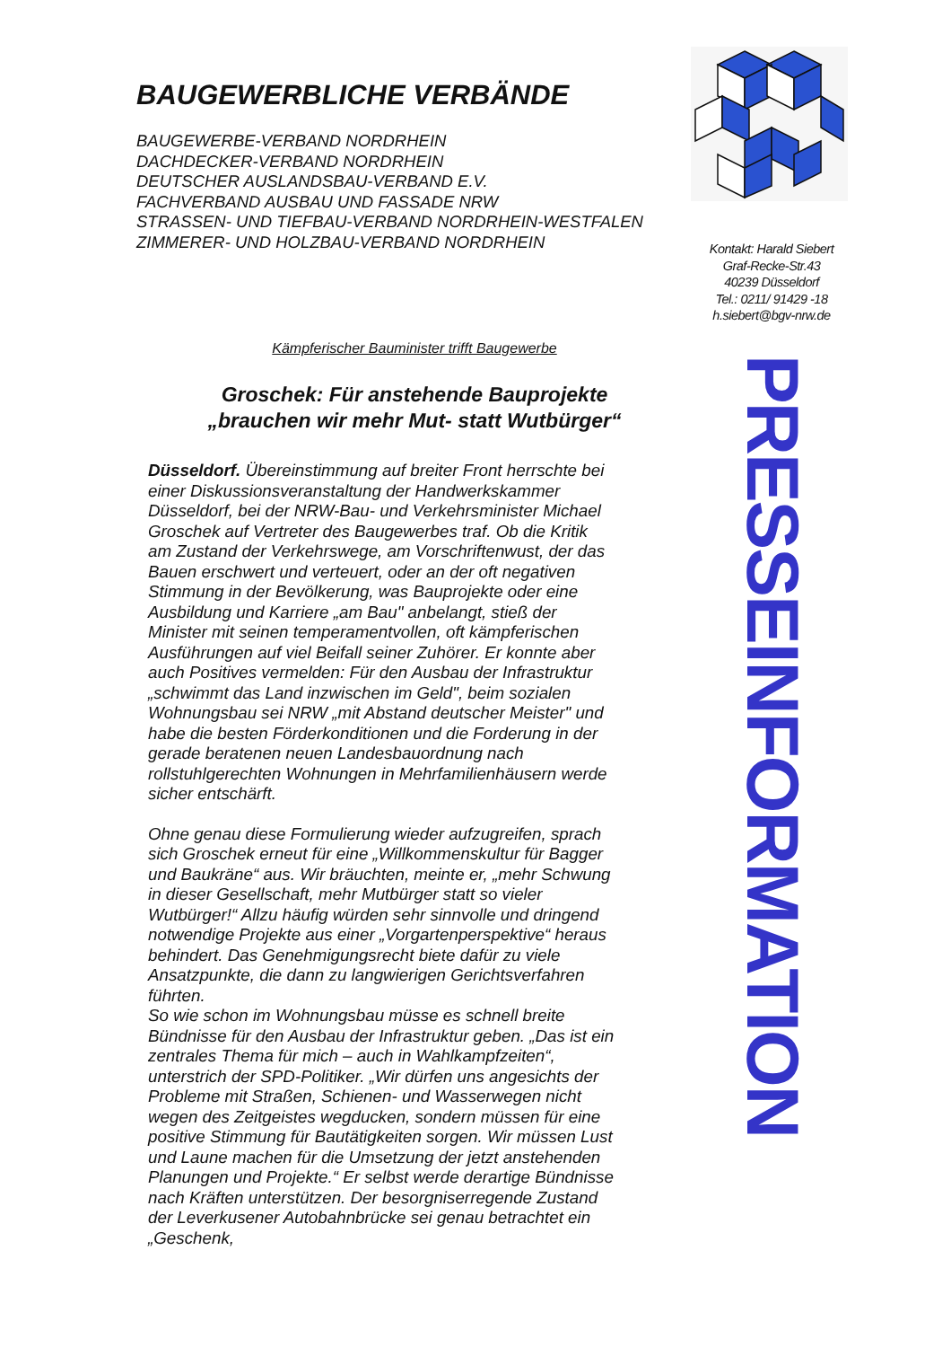BAUGEWERBLICHE VERBÄNDE
BAUGEWERBE-VERBAND NORDRHEIN
DACHDECKER-VERBAND NORDRHEIN
DEUTSCHER AUSLANDSBAU-VERBAND E.V.
FACHVERBAND AUSBAU UND FASSADE NRW
STRASSEN- UND TIEFBAU-VERBAND NORDRHEIN-WESTFALEN
ZIMMERER- UND HOLZBAU-VERBAND NORDRHEIN
Kämpferischer Bauminister trifft Baugewerbe
Groschek: Für anstehende Bauprojekte
„brauchen wir mehr Mut- statt Wutbürger“
Düsseldorf. Übereinstimmung auf breiter Front herrschte bei einer Diskussionsveranstaltung der Handwerkskammer Düsseldorf, bei der NRW-Bau- und Verkehrsminister Michael Groschek auf Vertreter des Baugewerbes traf. Ob die Kritik am Zustand der Verkehrswege, am Vorschriftenwust, der das Bauen erschwert und verteuert, oder an der oft negativen Stimmung in der Bevölkerung, was Bauprojekte oder eine Ausbildung und Karriere „am Bau" anbelangt, stieß der Minister mit seinen temperamentvollen, oft kämpferischen Ausführungen auf viel Beifall seiner Zuhörer. Er konnte aber auch Positives vermelden: Für den Ausbau der Infrastruktur „schwimmt das Land inzwischen im Geld", beim sozialen Wohnungsbau sei NRW „mit Abstand deutscher Meister" und habe die besten Förderkonditionen und die Forderung in der gerade beratenen neuen Landesbauordnung nach rollstuhlgerechten Wohnungen in Mehrfamilienhäusern werde sicher entschärft.
Ohne genau diese Formulierung wieder aufzugreifen, sprach sich Groschek erneut für eine „Willkommenskultur für Bagger und Baukräne“ aus. Wir bräuchten, meinte er, „mehr Schwung in dieser Gesellschaft, mehr Mutbürger statt so vieler Wutbürger!“ Allzu häufig würden sehr sinnvolle und dringend notwendige Projekte aus einer „Vorgartenperspektive“ heraus behindert. Das Genehmigungsrecht biete dafür zu viele Ansatzpunkte, die dann zu langwierigen Gerichtsverfahren führten.
So wie schon im Wohnungsbau müsse es schnell breite Bündnisse für den Ausbau der Infrastruktur geben. „Das ist ein zentrales Thema für mich – auch in Wahlkampfzeiten“, unterstrich der SPD-Politiker. „Wir dürfen uns angesichts der Probleme mit Straßen, Schienen- und Wasserwegen nicht wegen des Zeitgeistes wegducken, sondern müssen für eine positive Stimmung für Bautätigkeiten sorgen. Wir müssen Lust und Laune machen für die Umsetzung der jetzt anstehenden Planungen und Projekte.“ Er selbst werde derartige Bündnisse nach Kräften unterstützen. Der besorgniserregende Zustand der Leverkusener Autobahnbrücke sei genau betrachtet ein „Geschenk,
Kontakt: Harald Siebert
Graf-Recke-Str.43
40239 Düsseldorf
Tel.: 0211/ 91429 -18
h.siebert@bgv-nrw.de
PRESSEINFORMATION